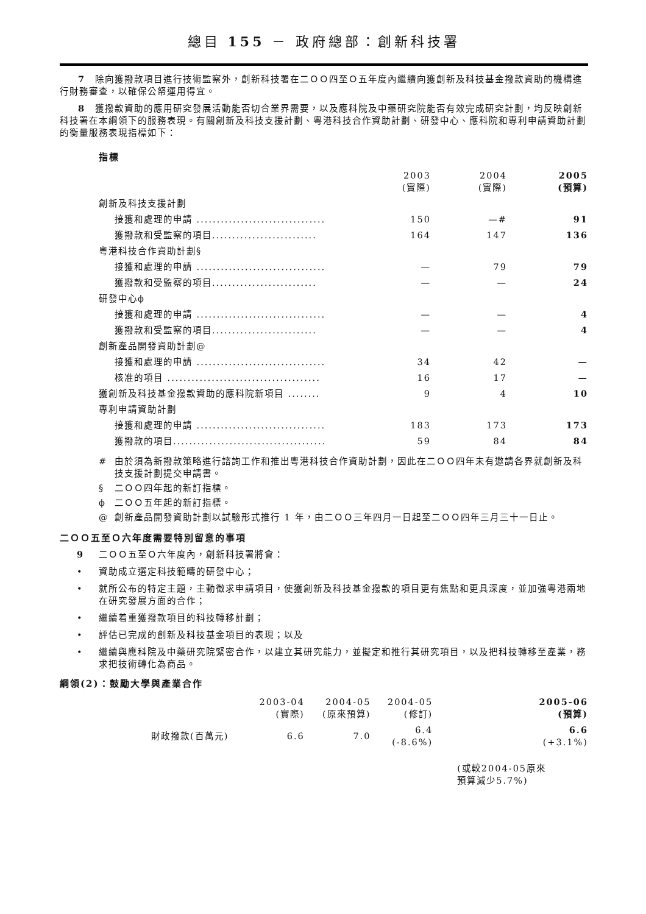總目 155 － 政府總部：創新科技署
7　除向獲撥款項目進行技術監察外，創新科技署在二ＯＯ四至Ｏ五年度內繼續向獲創新及科技基金撥款資助的機構進行財務審查，以確保公帑運用得宜。
8　獲撥款資助的應用研究發展活動能否切合業界需要，以及應科院及中藥研究院能否有效完成研究計劃，均反映創新科技署在本綱領下的服務表現。有關創新及科技支援計劃、粵港科技合作資助計劃、研發中心、應科院和專利申請資助計劃的衡量服務表現指標如下：
指標
| | 2003 (實際) | 2004 (實際) | 2005 (預算) |
| 創新及科技支援計劃 | | | |
| 接獲和處理的申請 ................................ | 150 | —# | 91 |
| 獲撥款和受監察的項目.......................... | 164 | 147 | 136 |
| 粵港科技合作資助計劃§ | | | |
| 接獲和處理的申請 ................................ | — | 79 | 79 |
| 獲撥款和受監察的項目.......................... | — | — | 24 |
| 研發中心ϕ | | | |
| 接獲和處理的申請 ................................ | — | — | 4 |
| 獲撥款和受監察的項目.......................... | — | — | 4 |
| 創新產品開發資助計劃@ | | | |
| 接獲和處理的申請 ................................ | 34 | 42 | — |
| 核准的項目 ...................................... | 16 | 17 | — |
| 獲創新及科技基金撥款資助的應科院新項目 ........ | 9 | 4 | 10 |
| 專利申請資助計劃 | | | |
| 接獲和處理的申請 ................................ | 183 | 173 | 173 |
| 獲撥款的項目...................................... | 59 | 84 | 84 |
| # | 由於須為新撥款策略進行諮詢工作和推出粵港科技合作資助計劃，因此在二ＯＯ四年未有邀請各界就創新及科技支援計劃提交申請書。 |
| § | 二ＯＯ四年起的新訂指標。 |
| ϕ | 二ＯＯ五年起的新訂指標。 |
| @ | 創新產品開發資助計劃以試驗形式推行 1 年，由二ＯＯ三年四月一日起至二ＯＯ四年三月三十一日止。 |
二ＯＯ五至Ｏ六年度需要特別留意的事項
9 二ＯＯ五至Ｏ六年度內，創新科技署將會：
• 資助成立選定科技範疇的研發中心；
• 就所公布的特定主題，主動徵求申請項目，使獲創新及科技基金撥款的項目更有焦點和更具深度，並加強粵港兩地在研究發展方面的合作；
• 繼續着重獲撥款項目的科技轉移計劃；
• 評估已完成的創新及科技基金項目的表現；以及
• 繼續與應科院及中藥研究院緊密合作，以建立其研究能力，並擬定和推行其研究項目，以及把科技轉移至產業，務求把技術轉化為商品。
綱領(2)：鼓勵大學與產業合作
| | 2003-04 (實際) | 2004-05 (原來預算) | 2004-05 (修訂) | 2005-06 (預算) |
| 財政撥款(百萬元) | 6.6 | 7.0 | 6.4 (-8.6%) | 6.6 (+3.1%) |
| | | | | (或較2004-05原來 預算減少5.7%) |